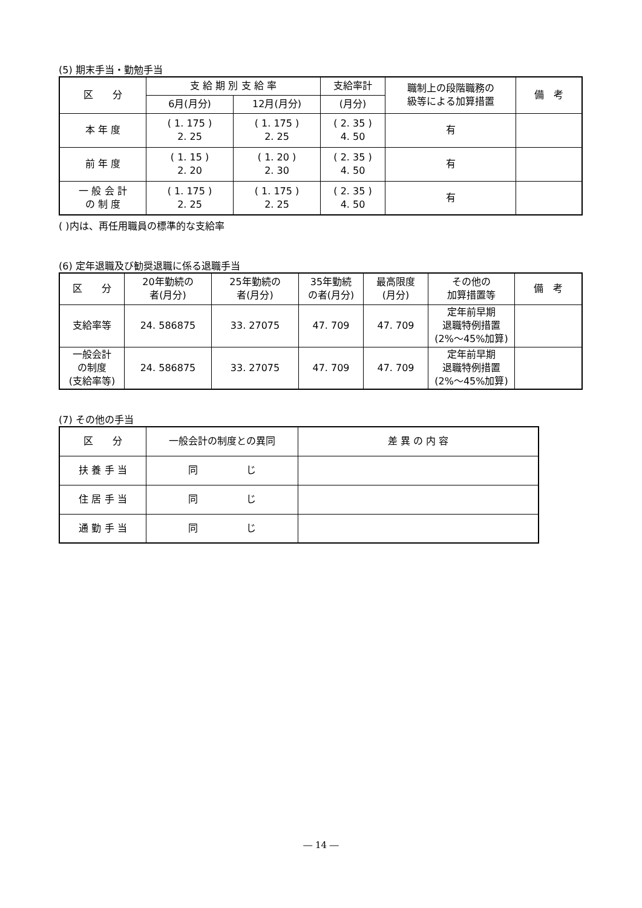(5) 期末手当・勤勉手当
| 区 分 | 支 給 期 別 支 給 率 | | 支給率計 | 職制上の段階職務の 級等による加算措置 | 備 考 |
| --- | --- | --- | --- | --- | --- |
| | 6月(月分) | 12月(月分) | (月分) | | |
| 本 年 度 | ( 1. 175 ) 2. 25 | ( 1. 175 ) 2. 25 | ( 2. 35 ) 4. 50 | 有 | |
| 前 年 度 | ( 1. 15 ) 2. 20 | ( 1. 20 ) 2. 30 | ( 2. 35 ) 4. 50 | 有 | |
| 一 般 会 計 の 制 度 | ( 1. 175 ) 2. 25 | ( 1. 175 ) 2. 25 | ( 2. 35 ) 4. 50 | 有 | |
( )内は、再任用職員の標準的な支給率
(6) 定年退職及び勧奨退職に係る退職手当
| 区 分 | 20年勤続の 者(月分) | 25年勤続の 者(月分) | 35年勤続 の者(月分) | 最高限度 (月分) | その他の 加算措置等 | 備 考 |
| --- | --- | --- | --- | --- | --- | --- |
| 支給率等 | 24. 586875 | 33. 27075 | 47. 709 | 47. 709 | 定年前早期 退職特例措置 (2%～45%加算) | |
| 一般会計 の制度 (支給率等) | 24. 586875 | 33. 27075 | 47. 709 | 47. 709 | 定年前早期 退職特例措置 (2%～45%加算) | |
(7) その他の手当
| 区 分 | 一般会計の制度との異同 | 差 異 の 内 容 |
| --- | --- | --- |
| 扶 養 手 当 | 同 じ | |
| 住 居 手 当 | 同 じ | |
| 通 勤 手 当 | 同 じ | |
― 14 ―